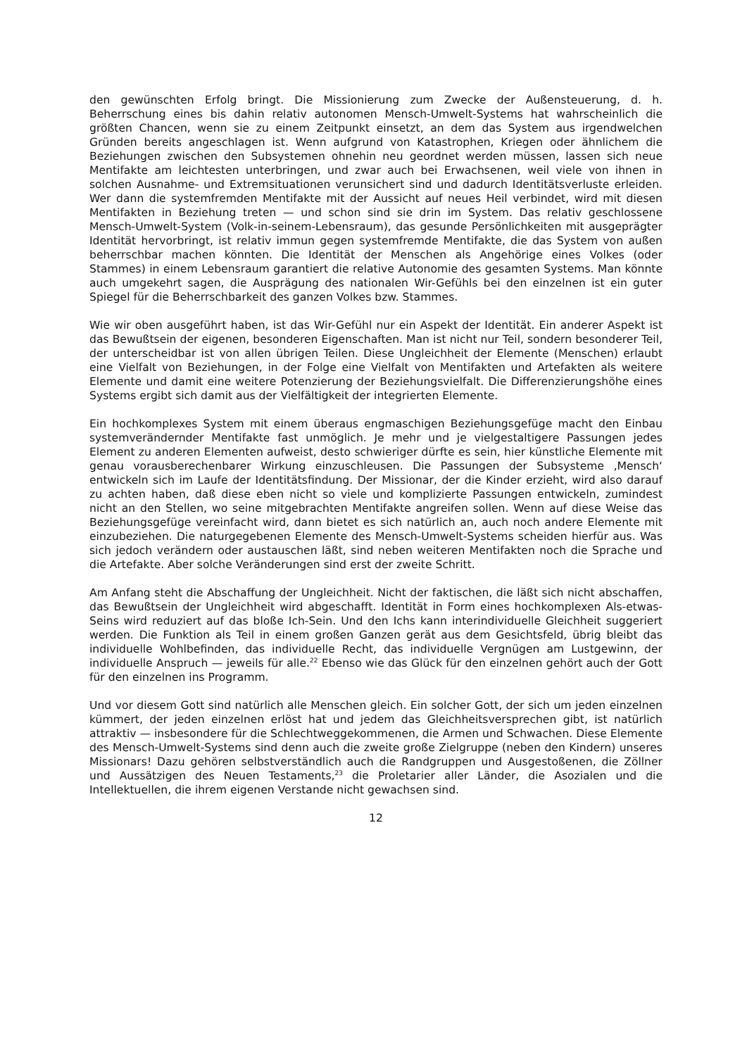den gewünschten Erfolg bringt. Die Missionierung zum Zwecke der Außensteuerung, d. h. Beherrschung eines bis dahin relativ autonomen Mensch-Umwelt-Systems hat wahrscheinlich die größten Chancen, wenn sie zu einem Zeitpunkt einsetzt, an dem das System aus irgendwelchen Gründen bereits angeschlagen ist. Wenn aufgrund von Katastrophen, Kriegen oder ähnlichem die Beziehungen zwischen den Subsystemen ohnehin neu geordnet werden müssen, lassen sich neue Mentifakte am leichtesten unterbringen, und zwar auch bei Erwachsenen, weil viele von ihnen in solchen Ausnahme- und Extremsituationen verunsichert sind und dadurch Identitätsverluste erleiden. Wer dann die systemfremden Mentifakte mit der Aussicht auf neues Heil verbindet, wird mit diesen Mentifakten in Beziehung treten — und schon sind sie drin im System. Das relativ geschlossene Mensch-Umwelt-System (Volk-in-seinem-Lebensraum), das gesunde Persönlichkeiten mit ausgeprägter Identität hervorbringt, ist relativ immun gegen systemfremde Mentifakte, die das System von außen beherrschbar machen könnten. Die Identität der Menschen als Angehörige eines Volkes (oder Stammes) in einem Lebensraum garantiert die relative Autonomie des gesamten Systems. Man könnte auch umgekehrt sagen, die Ausprägung des nationalen Wir-Gefühls bei den einzelnen ist ein guter Spiegel für die Beherrschbarkeit des ganzen Volkes bzw. Stammes.
Wie wir oben ausgeführt haben, ist das Wir-Gefühl nur ein Aspekt der Identität. Ein anderer Aspekt ist das Bewußtsein der eigenen, besonderen Eigenschaften. Man ist nicht nur Teil, sondern besonderer Teil, der unterscheidbar ist von allen übrigen Teilen. Diese Ungleichheit der Elemente (Menschen) erlaubt eine Vielfalt von Beziehungen, in der Folge eine Vielfalt von Mentifakten und Artefakten als weitere Elemente und damit eine weitere Potenzierung der Beziehungsvielfalt. Die Differenzierungshöhe eines Systems ergibt sich damit aus der Vielfältigkeit der integrierten Elemente.
Ein hochkomplexes System mit einem überaus engmaschigen Beziehungsgefüge macht den Einbau systemverändernder Mentifakte fast unmöglich. Je mehr und je vielgestaltigere Passungen jedes Element zu anderen Elementen aufweist, desto schwieriger dürfte es sein, hier künstliche Elemente mit genau vorausberechenbarer Wirkung einzuschleusen. Die Passungen der Subsysteme ‚Mensch‘ entwickeln sich im Laufe der Identitätsfindung. Der Missionar, der die Kinder erzieht, wird also darauf zu achten haben, daß diese eben nicht so viele und komplizierte Passungen entwickeln, zumindest nicht an den Stellen, wo seine mitgebrachten Mentifakte angreifen sollen. Wenn auf diese Weise das Beziehungsgefüge vereinfacht wird, dann bietet es sich natürlich an, auch noch andere Elemente mit einzubeziehen. Die naturgegebenen Elemente des Mensch-Umwelt-Systems scheiden hierfür aus. Was sich jedoch verändern oder austauschen läßt, sind neben weiteren Mentifakten noch die Sprache und die Artefakte. Aber solche Veränderungen sind erst der zweite Schritt.
Am Anfang steht die Abschaffung der Ungleichheit. Nicht der faktischen, die läßt sich nicht abschaffen, das Bewußtsein der Ungleichheit wird abgeschafft. Identität in Form eines hochkomplexen Als-etwas-Seins wird reduziert auf das bloße Ich-Sein. Und den Ichs kann interindividuelle Gleichheit suggeriert werden. Die Funktion als Teil in einem großen Ganzen gerät aus dem Gesichtsfeld, übrig bleibt das individuelle Wohlbefinden, das individuelle Recht, das individuelle Vergnügen am Lustgewinn, der individuelle Anspruch — jeweils für alle.<sup>22</sup> Ebenso wie das Glück für den einzelnen gehört auch der Gott für den einzelnen ins Programm.
Und vor diesem Gott sind natürlich alle Menschen gleich. Ein solcher Gott, der sich um jeden einzelnen kümmert, der jeden einzelnen erlöst hat und jedem das Gleichheitsversprechen gibt, ist natürlich attraktiv — insbesondere für die Schlechtweggekommenen, die Armen und Schwachen. Diese Elemente des Mensch-Umwelt-Systems sind denn auch die zweite große Zielgruppe (neben den Kindern) unseres Missionars! Dazu gehören selbstverständlich auch die Randgruppen und Ausgestoßenen, die Zöllner und Aussätzigen des Neuen Testaments,<sup>23</sup> die Proletarier aller Länder, die Asozialen und die Intellektuellen, die ihrem eigenen Verstande nicht gewachsen sind.
12